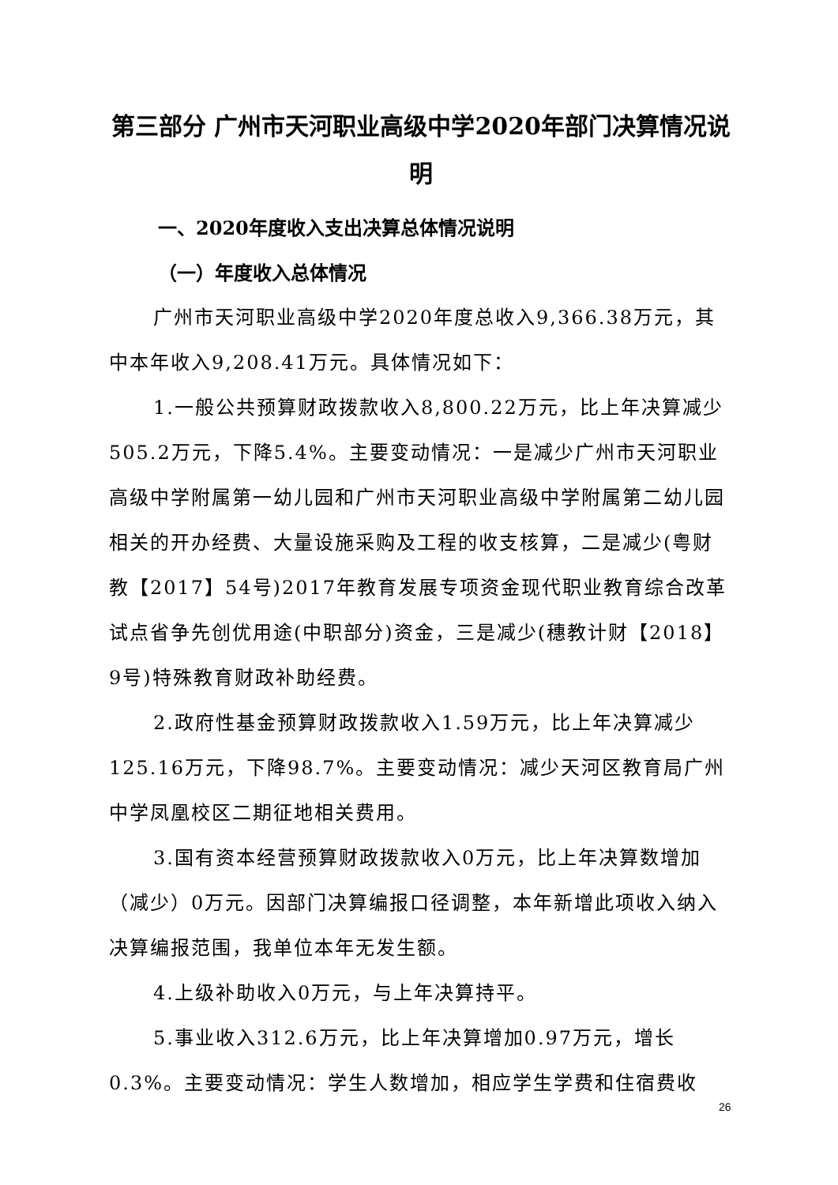第三部分 广州市天河职业高级中学2020年部门决算情况说明
一、2020年度收入支出决算总体情况说明
（一）年度收入总体情况
广州市天河职业高级中学2020年度总收入9,366.38万元，其中本年收入9,208.41万元。具体情况如下：
1.一般公共预算财政拨款收入8,800.22万元，比上年决算减少505.2万元，下降5.4%。主要变动情况：一是减少广州市天河职业高级中学附属第一幼儿园和广州市天河职业高级中学附属第二幼儿园相关的开办经费、大量设施采购及工程的收支核算，二是减少(粤财教【2017】54号)2017年教育发展专项资金现代职业教育综合改革试点省争先创优用途(中职部分)资金，三是减少(穗教计财【2018】9号)特殊教育财政补助经费。
2.政府性基金预算财政拨款收入1.59万元，比上年决算减少125.16万元，下降98.7%。主要变动情况：减少天河区教育局广州中学凤凰校区二期征地相关费用。
3.国有资本经营预算财政拨款收入0万元，比上年决算数增加（减少）0万元。因部门决算编报口径调整，本年新增此项收入纳入决算编报范围，我单位本年无发生额。
4.上级补助收入0万元，与上年决算持平。
5.事业收入312.6万元，比上年决算增加0.97万元，增长0.3%。主要变动情况：学生人数增加，相应学生学费和住宿费收
26